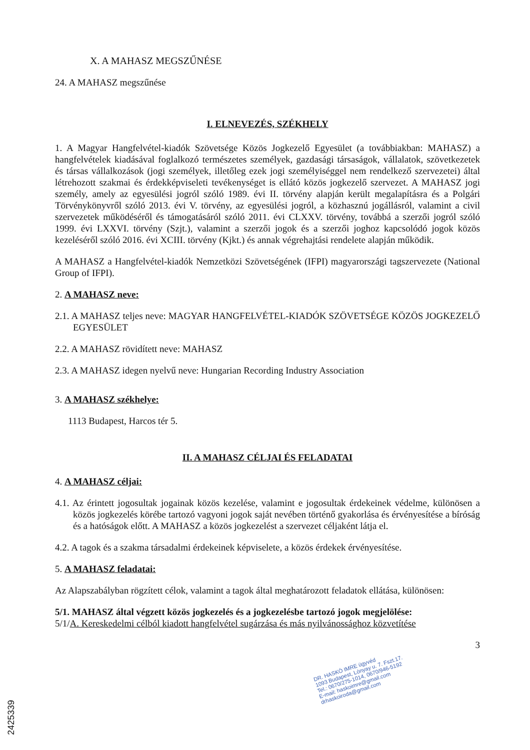X. A MAHASZ MEGSZŰNÉSE
24. A MAHASZ megszűnése
I. ELNEVEZÉS, SZÉKHELY
1. A Magyar Hangfelvétel-kiadók Szövetsége Közös Jogkezelő Egyesület (a továbbiakban: MAHASZ) a hangfelvételek kiadásával foglalkozó természetes személyek, gazdasági társaságok, vállalatok, szövetkezetek és társas vállalkozások (jogi személyek, illetőleg ezek jogi személyiséggel nem rendelkező szervezetei) által létrehozott szakmai és érdekképviseleti tevékenységet is ellátó közös jogkezelő szervezet. A MAHASZ jogi személy, amely az egyesülési jogról szóló 1989. évi II. törvény alapján került megalapításra és a Polgári Törvénykönyvről szóló 2013. évi V. törvény, az egyesülési jogról, a közhasznú jogállásról, valamint a civil szervezetek működéséről és támogatásáról szóló 2011. évi CLXXV. törvény, továbbá a szerzői jogról szóló 1999. évi LXXVI. törvény (Szjt.), valamint a szerzői jogok és a szerzői joghoz kapcsolódó jogok közös kezeléséről szóló 2016. évi XCIII. törvény (Kjkt.) és annak végrehajtási rendelete alapján működik.
A MAHASZ a Hangfelvétel-kiadók Nemzetközi Szövetségének (IFPI) magyarországi tagszervezete (National Group of IFPI).
2. A MAHASZ neve:
2.1. A MAHASZ teljes neve: MAGYAR HANGFELVÉTEL-KIADÓK SZÖVETSÉGE KÖZÖS JOGKEZELŐ EGYESÜLET
2.2. A MAHASZ rövidített neve: MAHASZ
2.3. A MAHASZ idegen nyelvű neve: Hungarian Recording Industry Association
3. A MAHASZ székhelye:
1113 Budapest, Harcos tér 5.
II. A MAHASZ CÉLJAI ÉS FELADATAI
4. A MAHASZ céljai:
4.1. Az érintett jogosultak jogainak közös kezelése, valamint e jogosultak érdekeinek védelme, különösen a közös jogkezelés körébe tartozó vagyoni jogok saját nevében történő gyakorlása és érvényesítése a bíróság és a hatóságok előtt. A MAHASZ a közös jogkezelést a szervezet céljaként látja el.
4.2. A tagok és a szakma társadalmi érdekeinek képviselete, a közös érdekek érvényesítése.
5. A MAHASZ feladatai:
Az Alapszabályban rögzített célok, valamint a tagok által meghatározott feladatok ellátása, különösen:
5/1. MAHASZ által végzett közös jogkezelés és a jogkezelésbe tartozó jogok megjelölése:
5/1/A. Kereskedelmi célból kiadott hangfelvétel sugárzása és más nyilvánossághoz közvetítése
3
DR. HASKÓ IMRE ügyvéd
1093 Budapest, Lónyay u. 7. Fszt.17.
Tel.: 0670/275-1014, 0670/946-5192
E-mail: haskoimre@gmail.com
drhaskoiroda@gmail.com
2425339